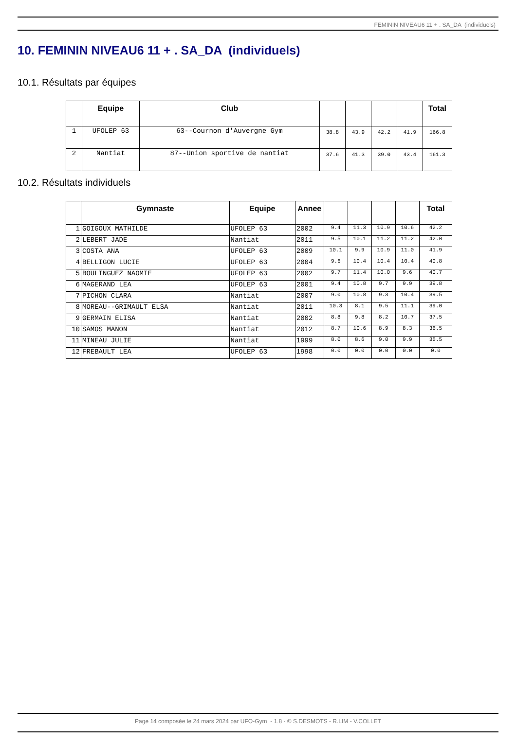FEMININ NIVEAU6 11 + . SA_DA (individuels)
10. FEMININ NIVEAU6 11 + . SA_DA (individuels)
10.1. Résultats par équipes
| | Equipe | Club | | | | | Total |
| --- | --- | --- | --- | --- | --- | --- | --- |
| 1 | UFOLEP 63 | 63--Cournon d'Auvergne Gym | 38.8 | 43.9 | 42.2 | 41.9 | 166.8 |
| 2 | Nantiat | 87--Union sportive de nantiat | 37.6 | 41.3 | 39.0 | 43.4 | 161.3 |
10.2. Résultats individuels
| | Gymnaste | Equipe | Annee | | | | | Total |
| --- | --- | --- | --- | --- | --- | --- | --- | --- |
| 1 | GOIGOUX MATHILDE | UFOLEP 63 | 2002 | 9.4 | 11.3 | 10.9 | 10.6 | 42.2 |
| 2 | LEBERT JADE | Nantiat | 2011 | 9.5 | 10.1 | 11.2 | 11.2 | 42.0 |
| 3 | COSTA ANA | UFOLEP 63 | 2009 | 10.1 | 9.9 | 10.9 | 11.0 | 41.9 |
| 4 | BELLIGON LUCIE | UFOLEP 63 | 2004 | 9.6 | 10.4 | 10.4 | 10.4 | 40.8 |
| 5 | BOULINGUEZ NAOMIE | UFOLEP 63 | 2002 | 9.7 | 11.4 | 10.0 | 9.6 | 40.7 |
| 6 | MAGERAND LEA | UFOLEP 63 | 2001 | 9.4 | 10.8 | 9.7 | 9.9 | 39.8 |
| 7 | PICHON CLARA | Nantiat | 2007 | 9.0 | 10.8 | 9.3 | 10.4 | 39.5 |
| 8 | MOREAU--GRIMAULT ELSA | Nantiat | 2011 | 10.3 | 8.1 | 9.5 | 11.1 | 39.0 |
| 9 | GERMAIN ELISA | Nantiat | 2002 | 8.8 | 9.8 | 8.2 | 10.7 | 37.5 |
| 10 | SAMOS MANON | Nantiat | 2012 | 8.7 | 10.6 | 8.9 | 8.3 | 36.5 |
| 11 | MINEAU JULIE | Nantiat | 1999 | 8.0 | 8.6 | 9.0 | 9.9 | 35.5 |
| 12 | FREBAULT LEA | UFOLEP 63 | 1998 | 0.0 | 0.0 | 0.0 | 0.0 | 0.0 |
Page 14 composée le 24 mars 2024 par UFO-Gym - 1.8 - © S.DESMOTS - R.LIM - V.COLLET